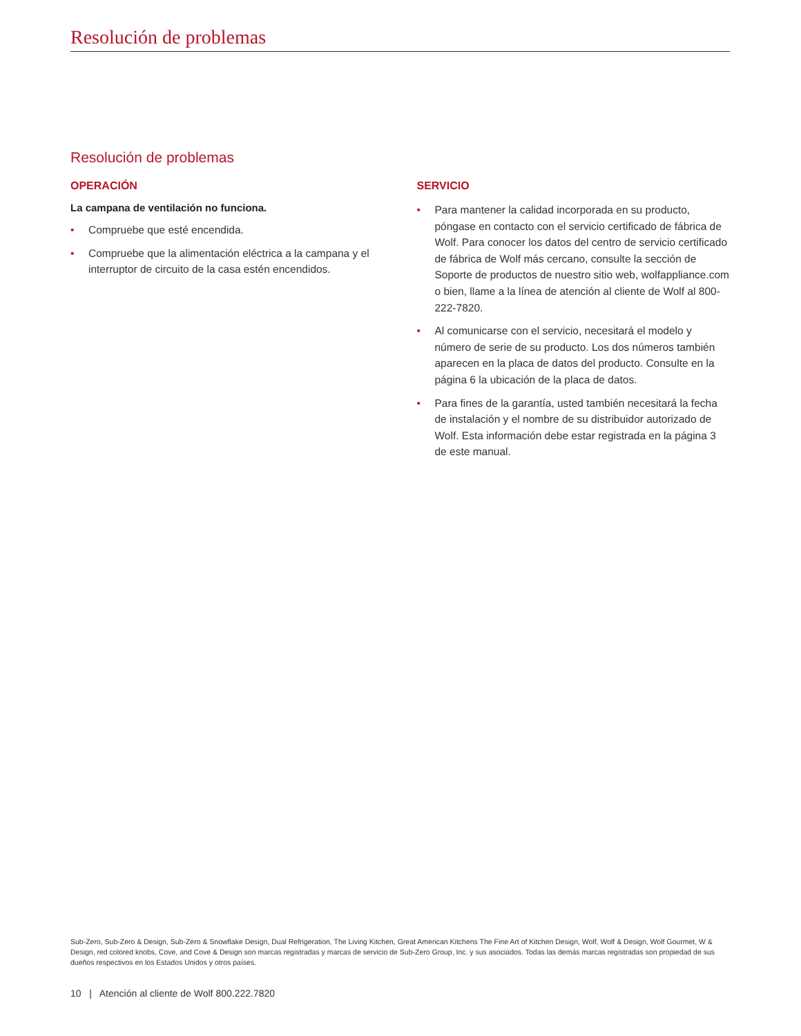Resolución de problemas
Resolución de problemas
OPERACIÓN
La campana de ventilación no funciona.
• Compruebe que esté encendida.
• Compruebe que la alimentación eléctrica a la campana y el interruptor de circuito de la casa estén encendidos.
SERVICIO
• Para mantener la calidad incorporada en su producto, póngase en contacto con el servicio certificado de fábrica de Wolf. Para conocer los datos del centro de servicio certificado de fábrica de Wolf más cercano, consulte la sección de Soporte de productos de nuestro sitio web, wolfappliance.com o bien, llame a la línea de atención al cliente de Wolf al 800-222-7820.
• Al comunicarse con el servicio, necesitará el modelo y número de serie de su producto. Los dos números también aparecen en la placa de datos del producto. Consulte en la página 6 la ubicación de la placa de datos.
• Para fines de la garantía, usted también necesitará la fecha de instalación y el nombre de su distribuidor autorizado de Wolf. Esta información debe estar registrada en la página 3 de este manual.
Sub-Zero, Sub-Zero & Design, Sub-Zero & Snowflake Design, Dual Refrigeration, The Living Kitchen, Great American Kitchens The Fine Art of Kitchen Design, Wolf, Wolf & Design, Wolf Gourmet, W & Design, red colored knobs, Cove, and Cove & Design son marcas registradas y marcas de servicio de Sub-Zero Group, Inc. y sus asociados. Todas las demás marcas registradas son propiedad de sus dueños respectivos en los Estados Unidos y otros países.
10 | Atención al cliente de Wolf 800.222.7820